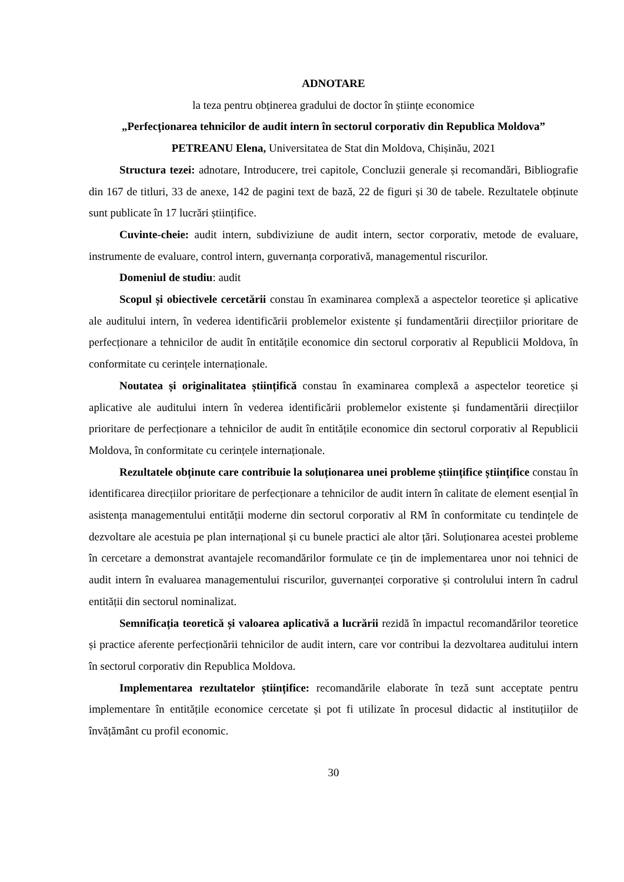ADNOTARE
la teza pentru obținerea gradului de doctor în științe economice
„Perfecționarea tehnicilor de audit intern în sectorul corporativ din Republica Moldova”
PETREANU Elena, Universitatea de Stat din Moldova, Chișinău, 2021
Structura tezei: adnotare, Introducere, trei capitole, Concluzii generale și recomandări, Bibliografie din 167 de titluri, 33 de anexe, 142 de pagini text de bază, 22 de figuri și 30 de tabele. Rezultatele obținute sunt publicate în 17 lucrări științifice.
Cuvinte-cheie: audit intern, subdiviziune de audit intern, sector corporativ, metode de evaluare, instrumente de evaluare, control intern, guvernanța corporativă, managementul riscurilor.
Domeniul de studiu: audit
Scopul și obiectivele cercetării constau în examinarea complexă a aspectelor teoretice și aplicative ale auditului intern, în vederea identificării problemelor existente și fundamentării direcțiilor prioritare de perfecționare a tehnicilor de audit în entitățile economice din sectorul corporativ al Republicii Moldova, în conformitate cu cerințele internaționale.
Noutatea și originalitatea științifică constau în examinarea complexă a aspectelor teoretice și aplicative ale auditului intern în vederea identificării problemelor existente și fundamentării direcțiilor prioritare de perfecționare a tehnicilor de audit în entitățile economice din sectorul corporativ al Republicii Moldova, în conformitate cu cerințele internaționale.
Rezultatele obținute care contribuie la soluționarea unei probleme științifice științifice constau în identificarea direcțiilor prioritare de perfecționare a tehnicilor de audit intern în calitate de element esențial în asistența managementului entității moderne din sectorul corporativ al RM în conformitate cu tendințele de dezvoltare ale acestuia pe plan internațional și cu bunele practici ale altor țări. Soluționarea acestei probleme în cercetare a demonstrat avantajele recomandărilor formulate ce țin de implementarea unor noi tehnici de audit intern în evaluarea managementului riscurilor, guvernanței corporative și controlului intern în cadrul entității din sectorul nominalizat.
Semnificația teoretică și valoarea aplicativă a lucrării rezidă în impactul recomandărilor teoretice și practice aferente perfecționării tehnicilor de audit intern, care vor contribui la dezvoltarea auditului intern în sectorul corporativ din Republica Moldova.
Implementarea rezultatelor științifice: recomandările elaborate în teză sunt acceptate pentru implementare în entitățile economice cercetate și pot fi utilizate în procesul didactic al instituțiilor de învățământ cu profil economic.
30